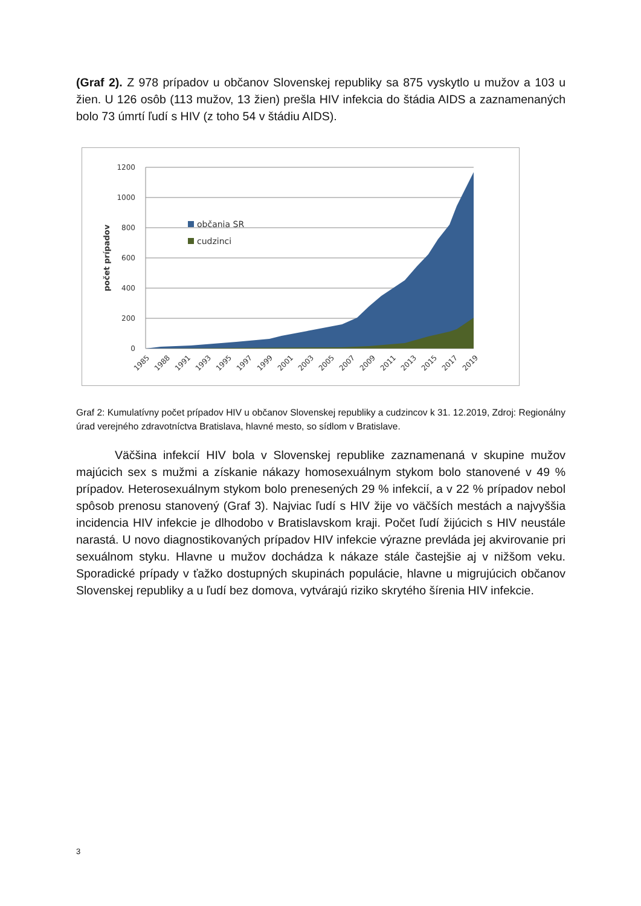(Graf 2). Z 978 prípadov u občanov Slovenskej republiky sa 875 vyskytlo u mužov a 103 u žien. U 126 osôb (113 mužov, 13 žien) prešla HIV infekcia do štádia AIDS a zaznamenaných bolo 73 úmrtí ľudí s HIV (z toho 54 v štádiu AIDS).
1200
1000
800
600
400
200
0
počet prípadov
občania SR
cudzinci
1985
1988
1991
1993
1995
1997
1999
2001
2003
2005
2007
2009
2011
2013
2015
2017
2019
Graf 2: Kumulatívny počet prípadov HIV u občanov Slovenskej republiky a cudzincov k 31. 12.2019, Zdroj: Regionálny úrad verejného zdravotníctva Bratislava, hlavné mesto, so sídlom v Bratislave.
Väčšina infekcií HIV bola v Slovenskej republike zaznamenaná v skupine mužov majúcich sex s mužmi a získanie nákazy homosexuálnym stykom bolo stanovené v 49 % prípadov. Heterosexuálnym stykom bolo prenesených 29 % infekcií, a v 22 % prípadov nebol spôsob prenosu stanovený (Graf 3). Najviac ľudí s HIV žije vo väčších mestách a najvyššia incidencia HIV infekcie je dlhodobo v Bratislavskom kraji. Počet ľudí žijúcich s HIV neustále narastá. U novo diagnostikovaných prípadov HIV infekcie výrazne prevláda jej akvirovanie pri sexuálnom styku. Hlavne u mužov dochádza k nákaze stále častejšie aj v nižšom veku. Sporadické prípady v ťažko dostupných skupinách populácie, hlavne u migrujúcich občanov Slovenskej republiky a u ľudí bez domova, vytvárajú riziko skrytého šírenia HIV infekcie.
3